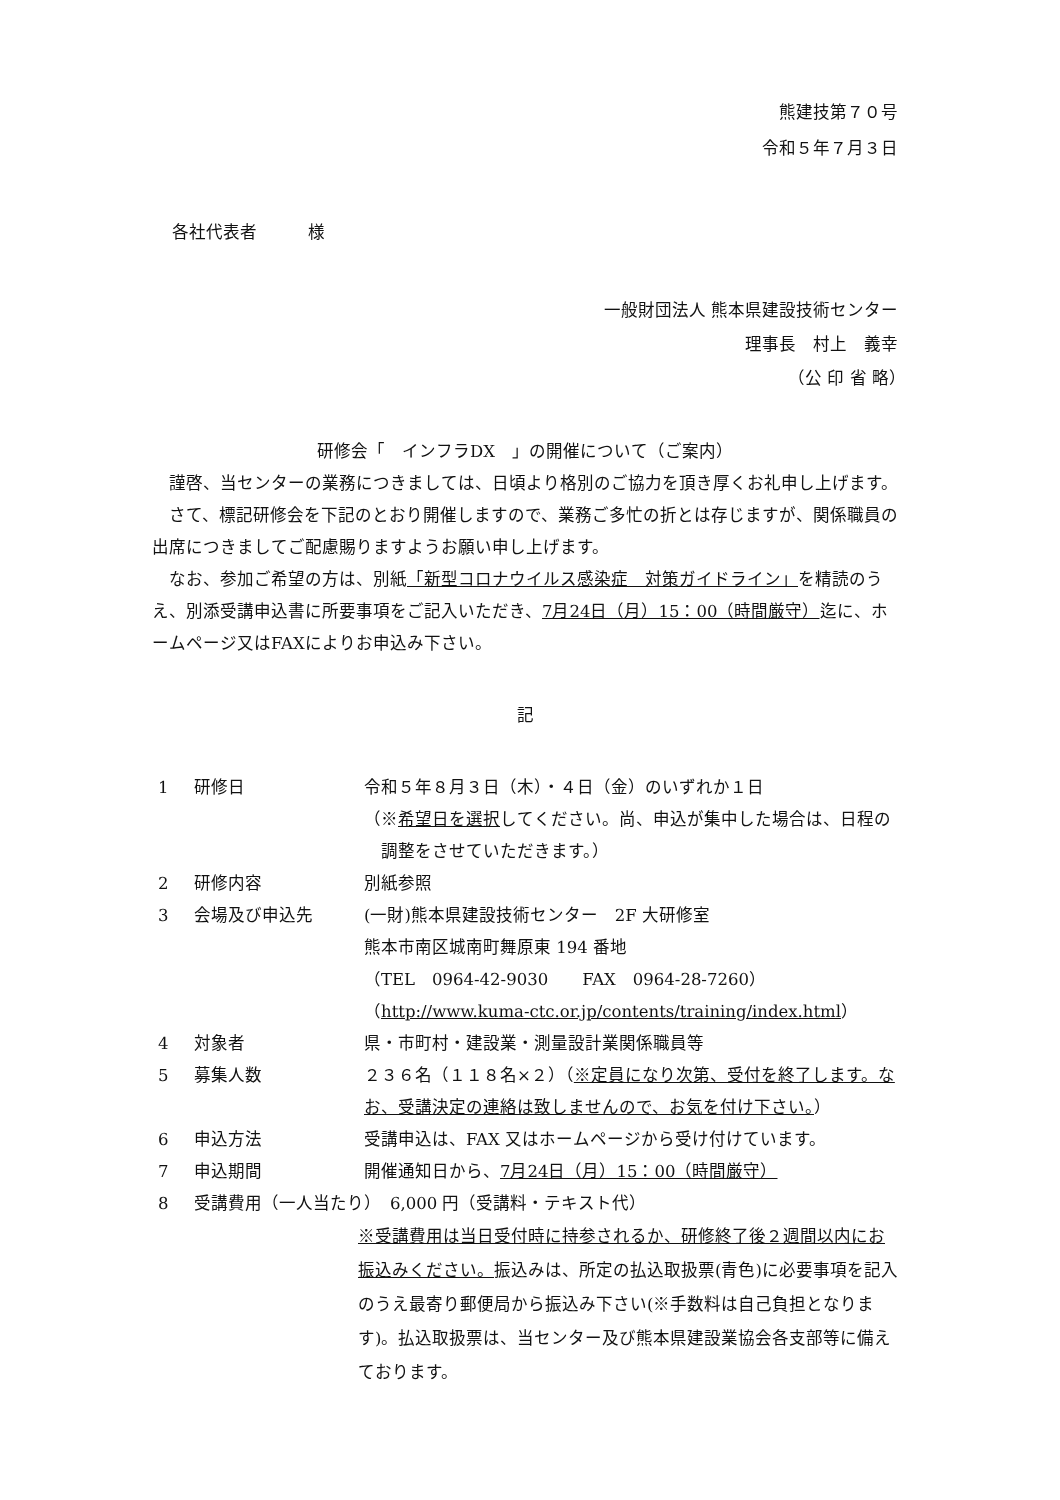熊建技第７０号
令和５年７月３日
各社代表者　　　様
一般財団法人 熊本県建設技術センター
理事長　村上　義幸
（公 印 省 略）　
研修会「　インフラDX　」の開催について（ご案内）
　謹啓、当センターの業務につきましては、日頃より格別のご協力を頂き厚くお礼申し上げます。
　さて、標記研修会を下記のとおり開催しますので、業務ご多忙の折とは存じますが、関係職員の出席につきましてご配慮賜りますようお願い申し上げます。
　なお、参加ご希望の方は、別紙「新型コロナウイルス感染症　対策ガイドライン」を精読のうえ、別添受講申込書に所要事項をご記入いただき、7月24日（月）15：00（時間厳守）迄に、ホームページ又はFAXによりお申込み下さい。
記
1 研修日 令和５年８月３日（木）・４日（金）のいずれか１日
（※希望日を選択してください。尚、申込が集中した場合は、日程の
　調整をさせていただきます。）
2 研修内容 別紙参照
3 会場及び申込先 (一財)熊本県建設技術センター　2F 大研修室
熊本市南区城南町舞原東 194 番地
（TEL　0964-42-9030　　FAX　0964-28-7260）
（http://www.kuma-ctc.or.jp/contents/training/index.html）
4 対象者 県・市町村・建設業・測量設計業関係職員等
5 募集人数 ２３６名（１１８名×２）（※定員になり次第、受付を終了します。なお、受講決定の連絡は致しませんので、お気を付け下さい。）
6 申込方法 受講申込は、FAX 又はホームページから受け付けています。
7 申込期間 開催通知日から、7月24日（月）15：00（時間厳守）
8 受講費用（一人当たり）　6,000 円（受講料・テキスト代）
※受講費用は当日受付時に持参されるか、研修終了後２週間以内にお振込みください。振込みは、所定の払込取扱票(青色)に必要事項を記入のうえ最寄り郵便局から振込み下さい(※手数料は自己負担となります)。払込取扱票は、当センター及び熊本県建設業協会各支部等に備えております。